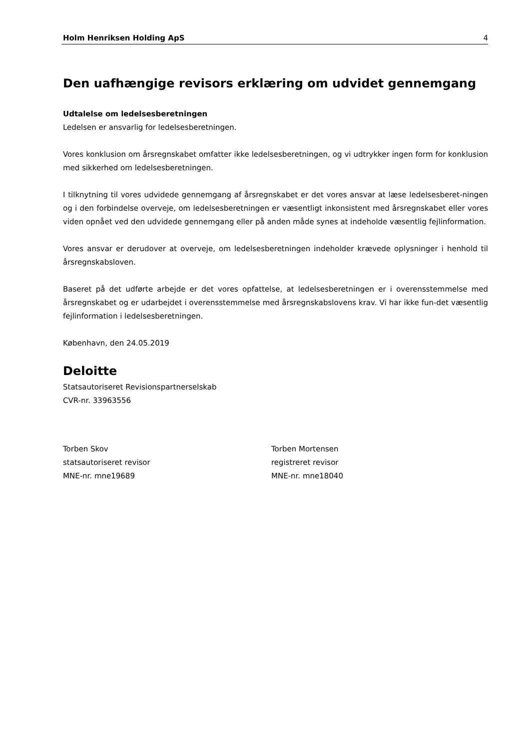Holm Henriksen Holding ApS 4
Den uafhængige revisors erklæring om udvidet gennemgang
Udtalelse om ledelsesberetningen
Ledelsen er ansvarlig for ledelsesberetningen.
Vores konklusion om årsregnskabet omfatter ikke ledelsesberetningen, og vi udtrykker ingen form for konklusion med sikkerhed om ledelsesberetningen.
I tilknytning til vores udvidede gennemgang af årsregnskabet er det vores ansvar at læse ledelsesberet-ningen og i den forbindelse overveje, om ledelsesberetningen er væsentligt inkonsistent med årsregnskabet eller vores viden opnået ved den udvidede gennemgang eller på anden måde synes at indeholde væsentlig fejlinformation.
Vores ansvar er derudover at overveje, om ledelsesberetningen indeholder krævede oplysninger i henhold til årsregnskabsloven.
Baseret på det udførte arbejde er det vores opfattelse, at ledelsesberetningen er i overensstemmelse med årsregnskabet og er udarbejdet i overensstemmelse med årsregnskabslovens krav. Vi har ikke fun-det væsentlig fejlinformation i ledelsesberetningen.
København, den 24.05.2019
Deloitte
Statsautoriseret Revisionspartnerselskab
CVR-nr. 33963556
Torben Skov
statsautoriseret revisor
MNE-nr. mne19689
Torben Mortensen
registreret revisor
MNE-nr. mne18040